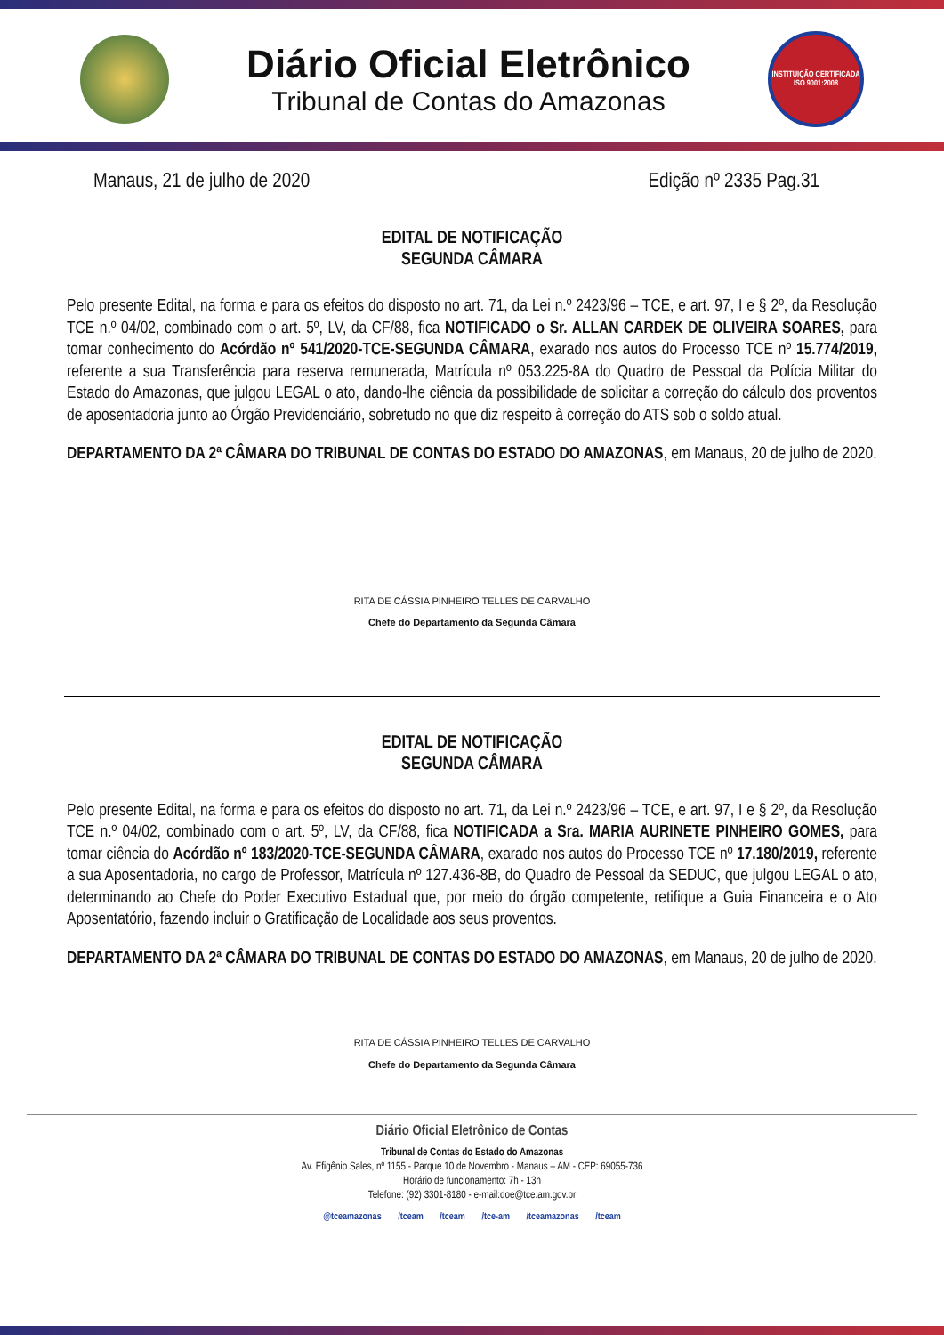Diário Oficial Eletrônico
Tribunal de Contas do Amazonas
INSTITUIÇÃO CERTIFICADA ISO 9001:2008
Manaus, 21 de julho de 2020 Edição nº 2335 Pag.31
EDITAL DE NOTIFICAÇÃO
SEGUNDA CÂMARA
Pelo presente Edital, na forma e para os efeitos do disposto no art. 71, da Lei n.º 2423/96 – TCE, e art. 97, I e § 2º, da Resolução TCE n.º 04/02, combinado com o art. 5º, LV, da CF/88, fica NOTIFICADO o Sr. ALLAN CARDEK DE OLIVEIRA SOARES, para tomar conhecimento do Acórdão nº 541/2020-TCE-SEGUNDA CÂMARA, exarado nos autos do Processo TCE nº 15.774/2019, referente a sua Transferência para reserva remunerada, Matrícula nº 053.225-8A do Quadro de Pessoal da Polícia Militar do Estado do Amazonas, que julgou LEGAL o ato, dando-lhe ciência da possibilidade de solicitar a correção do cálculo dos proventos de aposentadoria junto ao Órgão Previdenciário, sobretudo no que diz respeito à correção do ATS sob o soldo atual.
DEPARTAMENTO DA 2ª CÂMARA DO TRIBUNAL DE CONTAS DO ESTADO DO AMAZONAS, em Manaus, 20 de julho de 2020.
RITA DE CÁSSIA PINHEIRO TELLES DE CARVALHO
Chefe do Departamento da Segunda Câmara
EDITAL DE NOTIFICAÇÃO
SEGUNDA CÂMARA
Pelo presente Edital, na forma e para os efeitos do disposto no art. 71, da Lei n.º 2423/96 – TCE, e art. 97, I e § 2º, da Resolução TCE n.º 04/02, combinado com o art. 5º, LV, da CF/88, fica NOTIFICADA a Sra. MARIA AURINETE PINHEIRO GOMES, para tomar ciência do Acórdão nº 183/2020-TCE-SEGUNDA CÂMARA, exarado nos autos do Processo TCE nº 17.180/2019, referente a sua Aposentadoria, no cargo de Professor, Matrícula nº 127.436-8B, do Quadro de Pessoal da SEDUC, que julgou LEGAL o ato, determinando ao Chefe do Poder Executivo Estadual que, por meio do órgão competente, retifique a Guia Financeira e o Ato Aposentatório, fazendo incluir o Gratificação de Localidade aos seus proventos.
DEPARTAMENTO DA 2ª CÂMARA DO TRIBUNAL DE CONTAS DO ESTADO DO AMAZONAS, em Manaus, 20 de julho de 2020.
RITA DE CÁSSIA PINHEIRO TELLES DE CARVALHO
Chefe do Departamento da Segunda Câmara
Diário Oficial Eletrônico de Contas
Tribunal de Contas do Estado do Amazonas
Av. Efigênio Sales, nº 1155 - Parque 10 de Novembro - Manaus – AM - CEP: 69055-736
Horário de funcionamento: 7h - 13h
Telefone: (92) 3301-8180 - e-mail:doe@tce.am.gov.br
@tceamazonas /tceam /tceam /tce-am /tceamazonas /tceam